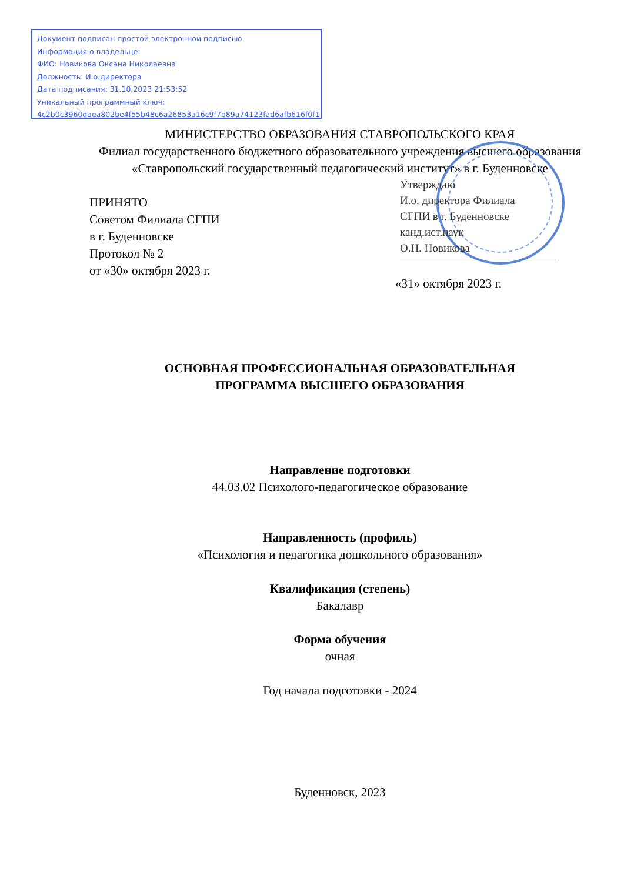Документ подписан простой электронной подписью
Информация о владельце:
ФИО: Новикова Оксана Николаевна
Должность: И.о.директора
Дата подписания: 31.10.2023 21:53:52
Уникальный программный ключ:
4c2b0c3960daea802be4f55b48c6a26853a16c9f7b89a74123fad6afb616f0f1
МИНИСТЕРСТВО ОБРАЗОВАНИЯ СТАВРОПОЛЬСКОГО КРАЯ
Филиал государственного бюджетного образовательного учреждения высшего образования «Ставропольский государственный педагогический институт» в г. Буденновске
ПРИНЯТО
Советом Филиала СГПИ
в г. Буденновске
Протокол № 2
от «30» октября 2023 г.
Утверждаю
И.о. директора Филиала
СГПИ в г. Буденновске
канд.ист.наук
О.Н. Новикова
«31» октября 2023 г.
ОСНОВНАЯ ПРОФЕССИОНАЛЬНАЯ ОБРАЗОВАТЕЛЬНАЯ
ПРОГРАММА ВЫСШЕГО ОБРАЗОВАНИЯ
Направление подготовки
44.03.02 Психолого-педагогическое образование
Направленность (профиль)
«Психология и педагогика дошкольного образования»
Квалификация (степень)
Бакалавр
Форма обучения
очная
Год начала подготовки - 2024
Буденновск, 2023